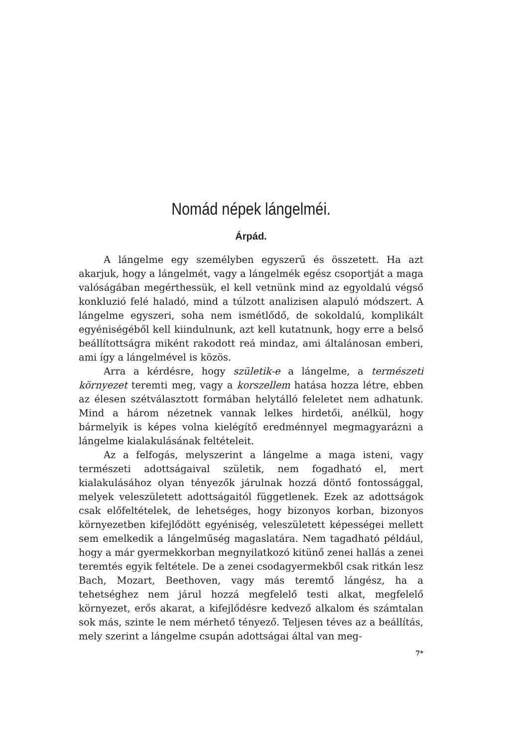Nomád népek lángelméi.
Árpád.
A lángelme egy személyben egyszerű és összetett. Ha azt akarjuk, hogy a lángelmét, vagy a lángelmék egész csoportját a maga valóságában megérthessük, el kell vetnünk mind az egyoldalú végső konkluzió felé haladó, mind a túlzott analizisen alapuló módszert. A lángelme egyszeri, soha nem ismétlődő, de sokoldalú, komplikált egyéniségéből kell kiindulnunk, azt kell kutatnunk, hogy erre a belső beállítottságra miként rakodott reá mindaz, ami általánosan emberi, ami így a lángelmével is közös.
Arra a kérdésre, hogy születik-e a lángelme, a természeti környezet teremti meg, vagy a korszellem hatása hozza létre, ebben az élesen szétválasztott formában helytálló feleletet nem adhatunk. Mind a három nézetnek vannak lelkes hirdetői, anélkül, hogy bármelyik is képes volna kielégítő eredménnyel megmagyarázni a lángelme kialakulásának feltételeit.
Az a felfogás, melyszerint a lángelme a maga isteni, vagy természeti adottságaival születik, nem fogadható el, mert kialakulásához olyan tényezők járulnak hozzá döntő fontossággal, melyek veleszületett adottságaitól függetlenek. Ezek az adottságok csak előfeltételek, de lehetséges, hogy bizonyos korban, bizonyos környezetben kifejlődött egyéniség, veleszületett képességei mellett sem emelkedik a lángelműség magaslatára. Nem tagadható például, hogy a már gyermekkorban megnyilatkozó kitünő zenei hallás a zenei teremtés egyik feltétele. De a zenei csodagyermekből csak ritkán lesz Bach, Mozart, Beethoven, vagy más teremtő lángész, ha a tehetséghez nem járul hozzá megfelelő testi alkat, megfelelő környezet, erős akarat, a kifejlődésre kedvező alkalom és számtalan sok más, szinte le nem mérhető tényező. Teljesen téves az a beállítás, mely szerint a lángelme csupán adottságai által van meg-
7*